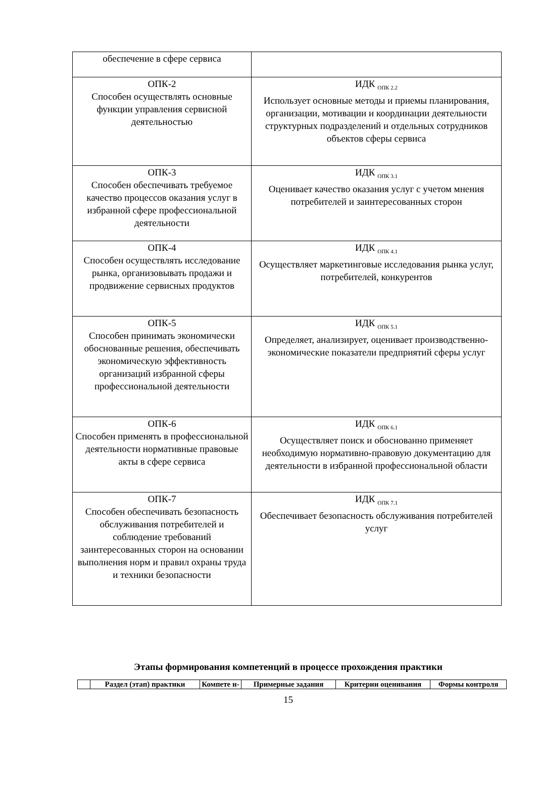| обеспечение в сфере сервиса | |
| ОПК-2 Способен осуществлять основные функции управления сервисной деятельностью | ИДК <sub>ОПК 2.2</sub> Использует основные методы и приемы планирования, организации, мотивации и координации деятельности структурных подразделений и отдельных сотрудников объектов сферы сервиса |
| ОПК-3 Способен обеспечивать требуемое качество процессов оказания услуг в избранной сфере профессиональной деятельности | ИДК <sub>ОПК 3.1</sub> Оценивает качество оказания услуг с учетом мнения потребителей и заинтересованных сторон |
| ОПК-4 Способен осуществлять исследование рынка, организовывать продажи и продвижение сервисных продуктов | ИДК <sub>ОПК 4.1</sub> Осуществляет маркетинговые исследования рынка услуг, потребителей, конкурентов |
| ОПК-5 Способен принимать экономически обоснованные решения, обеспечивать экономическую эффективность организаций избранной сферы профессиональной деятельности | ИДК <sub>ОПК 5.1</sub> Определяет, анализирует, оценивает производственно-экономические показатели предприятий сферы услуг |
| ОПК-6 Способен применять в профессиональной деятельности нормативные правовые акты в сфере сервиса | ИДК <sub>ОПК 6.1</sub> Осуществляет поиск и обоснованно применяет необходимую нормативно-правовую документацию для деятельности в избранной профессиональной области |
| ОПК-7 Способен обеспечивать безопасность обслуживания потребителей и соблюдение требований заинтересованных сторон на основании выполнения норм и правил охраны труда и техники безопасности | ИДК <sub>ОПК 7.1</sub> Обеспечивает безопасность обслуживания потребителей услуг |
Этапы формирования компетенций в процессе прохождения практики
| | Раздел (этап) практики | Компете н- | Примерные задания | Критерии оценивания | Формы контроля |
| --- | --- | --- | --- | --- | --- |
15